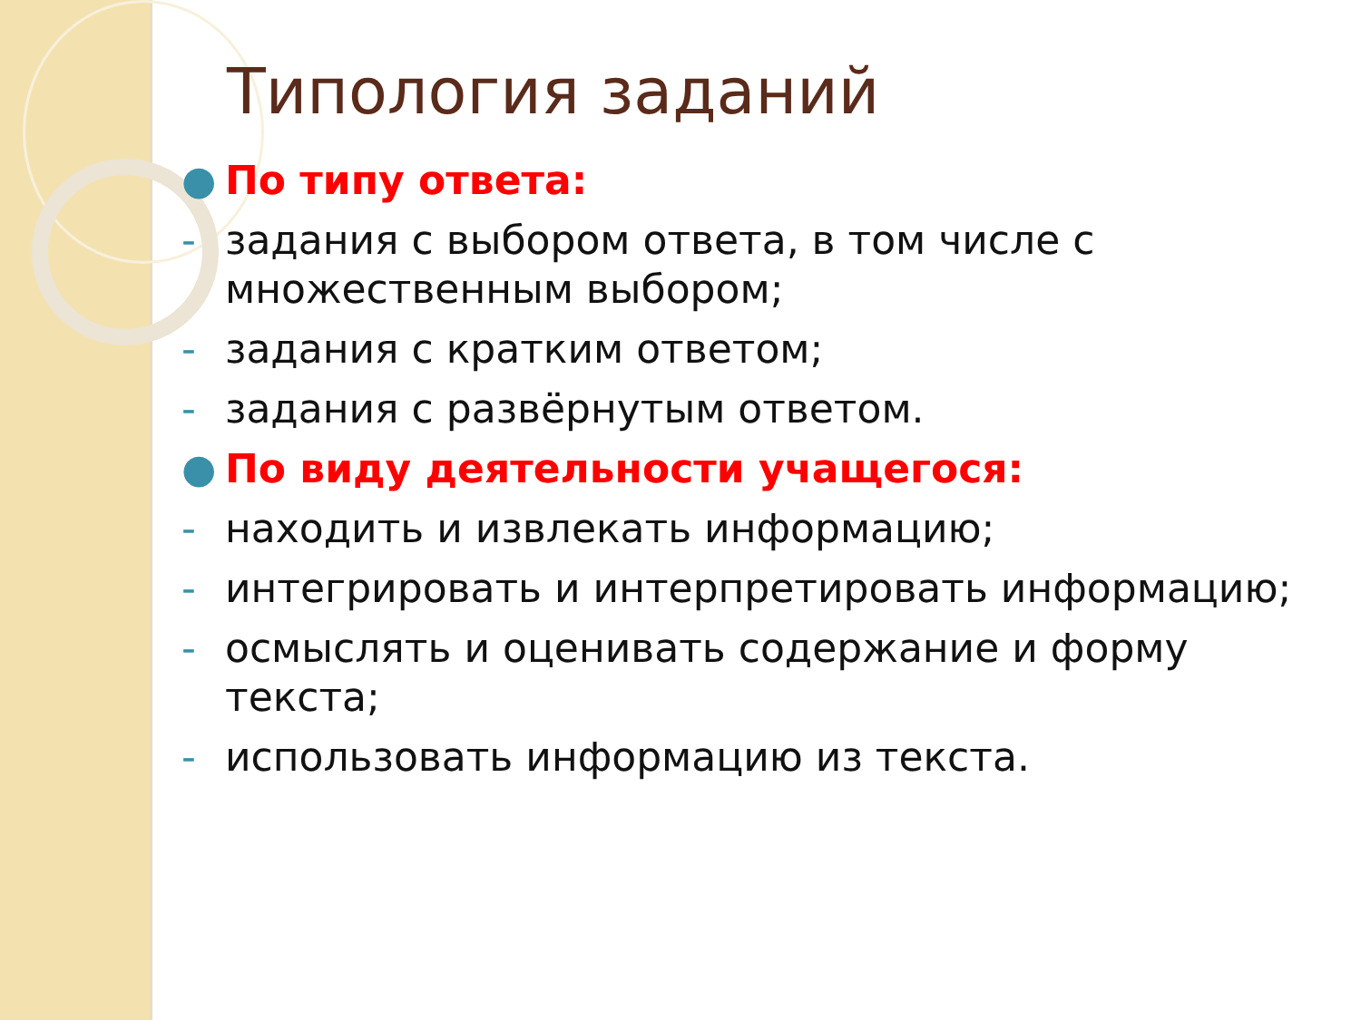Типология заданий
● По типу ответа:
- задания с выбором ответа, в том числе с множественным выбором;
- задания с кратким ответом;
- задания с развёрнутым ответом.
● По виду деятельности учащегося:
- находить и извлекать информацию;
- интегрировать и интерпретировать информацию;
- осмыслять и оценивать содержание и форму текста;
- использовать информацию из текста.